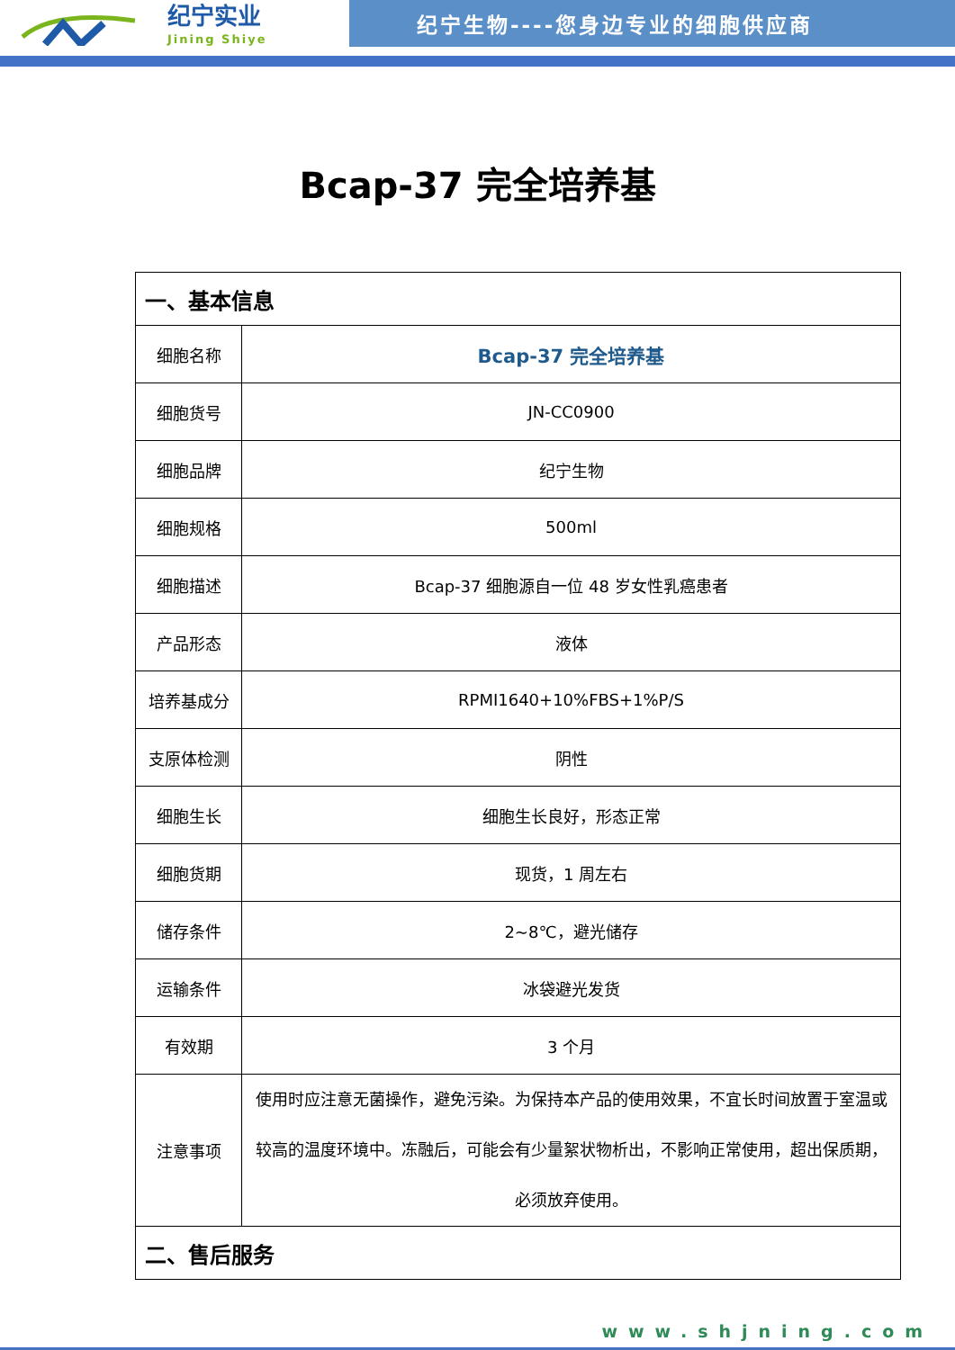纪宁实业
Jining Shiye
纪宁生物----您身边专业的细胞供应商
Bcap-37 完全培养基
| 一、基本信息 | |
| --- | --- |
| 细胞名称 | Bcap-37 完全培养基 |
| 细胞货号 | JN-CC0900 |
| 细胞品牌 | 纪宁生物 |
| 细胞规格 | 500ml |
| 细胞描述 | Bcap-37 细胞源自一位 48 岁女性乳癌患者 |
| 产品形态 | 液体 |
| 培养基成分 | RPMI1640+10%FBS+1%P/S |
| 支原体检测 | 阴性 |
| 细胞生长 | 细胞生长良好，形态正常 |
| 细胞货期 | 现货，1 周左右 |
| 储存条件 | 2~8℃，避光储存 |
| 运输条件 | 冰袋避光发货 |
| 有效期 | 3 个月 |
| 注意事项 | 使用时应注意无菌操作，避免污染。为保持本产品的使用效果，不宜长时间放置于室温或较高的温度环境中。冻融后，可能会有少量絮状物析出，不影响正常使用，超出保质期，必须放弃使用。 |
| 二、售后服务 | |
www.shjning.com